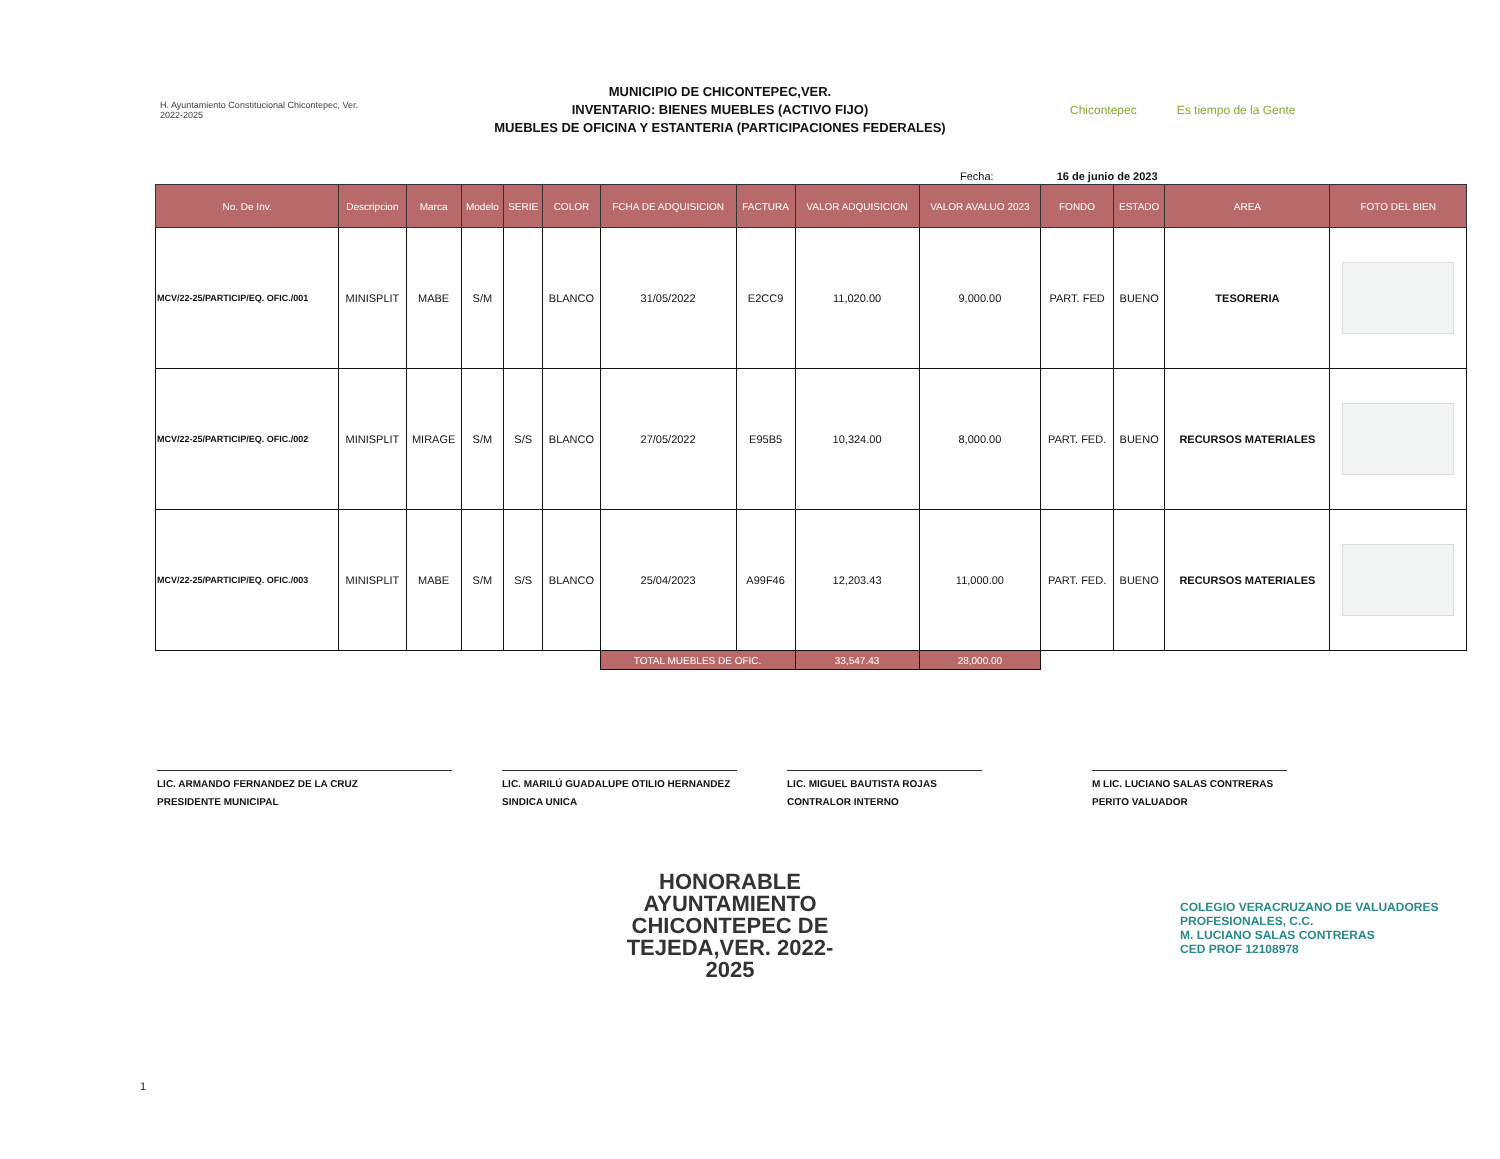H. Ayuntamiento Constitucional Chicontepec, Ver.
2022-2025
MUNICIPIO DE CHICONTEPEC,VER.
INVENTARIO: BIENES MUEBLES (ACTIVO FIJO)
MUEBLES DE OFICINA Y ESTANTERIA (PARTICIPACIONES FEDERALES)
Chicontepec Es tiempo de la Gente
Fecha: 16 de junio de 2023
| No. De Inv. | Descripcion | Marca | Modelo | SERIE | COLOR | FCHA DE ADQUISICION | FACTURA | VALOR ADQUISICION | VALOR AVALUO 2023 | FONDO | ESTADO | AREA | FOTO DEL BIEN |
| --- | --- | --- | --- | --- | --- | --- | --- | --- | --- | --- | --- | --- | --- |
| MCV/22-25/PARTICIP/EQ. OFIC./001 | MINISPLIT | MABE | S/M | | BLANCO | 31/05/2022 | E2CC9 | 11,020.00 | 9,000.00 | PART. FED | BUENO | TESORERIA | |
| MCV/22-25/PARTICIP/EQ. OFIC./002 | MINISPLIT | MIRAGE | S/M | S/S | BLANCO | 27/05/2022 | E95B5 | 10,324.00 | 8,000.00 | PART. FED. | BUENO | RECURSOS MATERIALES | |
| MCV/22-25/PARTICIP/EQ. OFIC./003 | MINISPLIT | MABE | S/M | S/S | BLANCO | 25/04/2023 | A99F46 | 12,203.43 | 11,000.00 | PART. FED. | BUENO | RECURSOS MATERIALES | |
| | | | | | | TOTAL MUEBLES DE OFIC. | | 33,547.43 | 28,000.00 | | | | |
LIC. ARMANDO FERNANDEZ DE LA CRUZ
PRESIDENTE MUNICIPAL
LIC. MARILÚ GUADALUPE OTILIO HERNANDEZ
SINDICA UNICA
LIC. MIGUEL BAUTISTA ROJAS
CONTRALOR INTERNO
M LIC. LUCIANO SALAS CONTRERAS
PERITO VALUADOR
HONORABLE AYUNTAMIENTO CHICONTEPEC DE TEJEDA,VER. 2022-2025
COLEGIO VERACRUZANO DE VALUADORES PROFESIONALES, C.C.
M. LUCIANO SALAS CONTRERAS
CED PROF 12108978
1